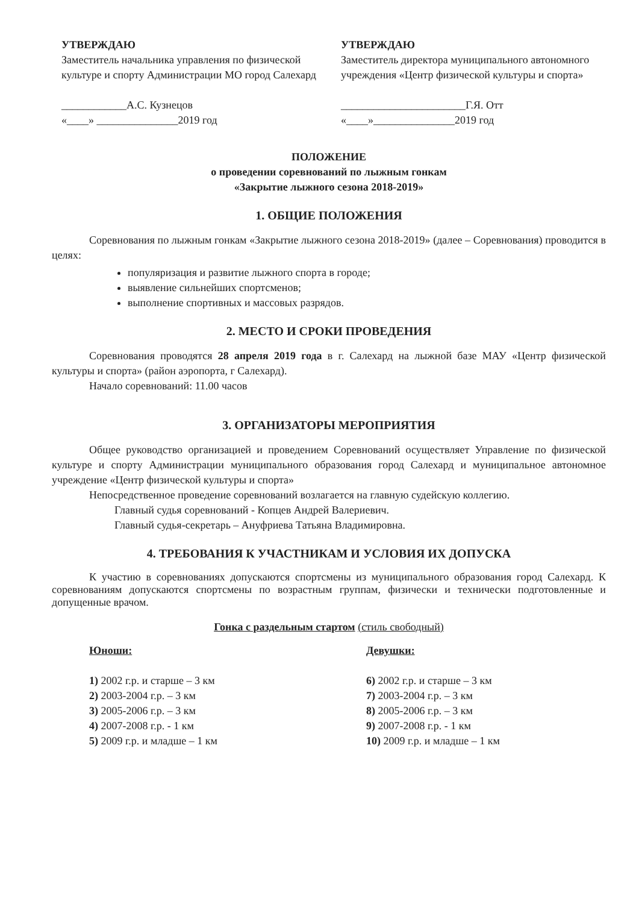УТВЕРЖДАЮ
Заместитель начальника управления по физической культуре и спорту Администрации МО город Салехард
____________А.С. Кузнецов
«____» _______________2019 год
УТВЕРЖДАЮ
Заместитель директора муниципального автономного учреждения «Центр физической культуры и спорта»
_______________________Г.Я. Отт
«____»_______________2019 год
ПОЛОЖЕНИЕ
о проведении соревнований по лыжным гонкам
«Закрытие лыжного сезона 2018-2019»
1. ОБЩИЕ ПОЛОЖЕНИЯ
Соревнования по лыжным гонкам «Закрытие лыжного сезона 2018-2019» (далее – Соревнования) проводится в целях:
популяризация и развитие лыжного спорта в городе;
выявление сильнейших спортсменов;
выполнение спортивных и массовых разрядов.
2. МЕСТО И СРОКИ ПРОВЕДЕНИЯ
Соревнования проводятся 28 апреля 2019 года в г. Салехард на лыжной базе МАУ «Центр физической культуры и спорта» (район аэропорта, г Салехард).
Начало соревнований: 11.00 часов
3. ОРГАНИЗАТОРЫ МЕРОПРИЯТИЯ
Общее руководство организацией и проведением Соревнований осуществляет Управление по физической культуре и спорту Администрации муниципального образования город Салехард и муниципальное автономное учреждение «Центр физической культуры и спорта»
Непосредственное проведение соревнований возлагается на главную судейскую коллегию.
Главный судья соревнований - Копцев Андрей Валериевич.
Главный судья-секретарь – Ануфриева Татьяна Владимировна.
4. ТРЕБОВАНИЯ К УЧАСТНИКАМ И УСЛОВИЯ ИХ ДОПУСКА
К участию в соревнованиях допускаются спортсмены из муниципального образования город Салехард. К соревнованиям допускаются спортсмены по возрастным группам, физически и технически подготовленные и допущенные врачом.
Гонка с раздельным стартом (стиль свободный)
Юноши:
1) 2002 г.р. и старше – 3 км
2) 2003-2004 г.р. – 3 км
3) 2005-2006 г.р. – 3 км
4) 2007-2008 г.р. - 1 км
5) 2009 г.р. и младше – 1 км
Девушки:
6) 2002 г.р. и старше – 3 км
7) 2003-2004 г.р. – 3 км
8) 2005-2006 г.р. – 3 км
9) 2007-2008 г.р. - 1 км
10) 2009 г.р. и младше – 1 км